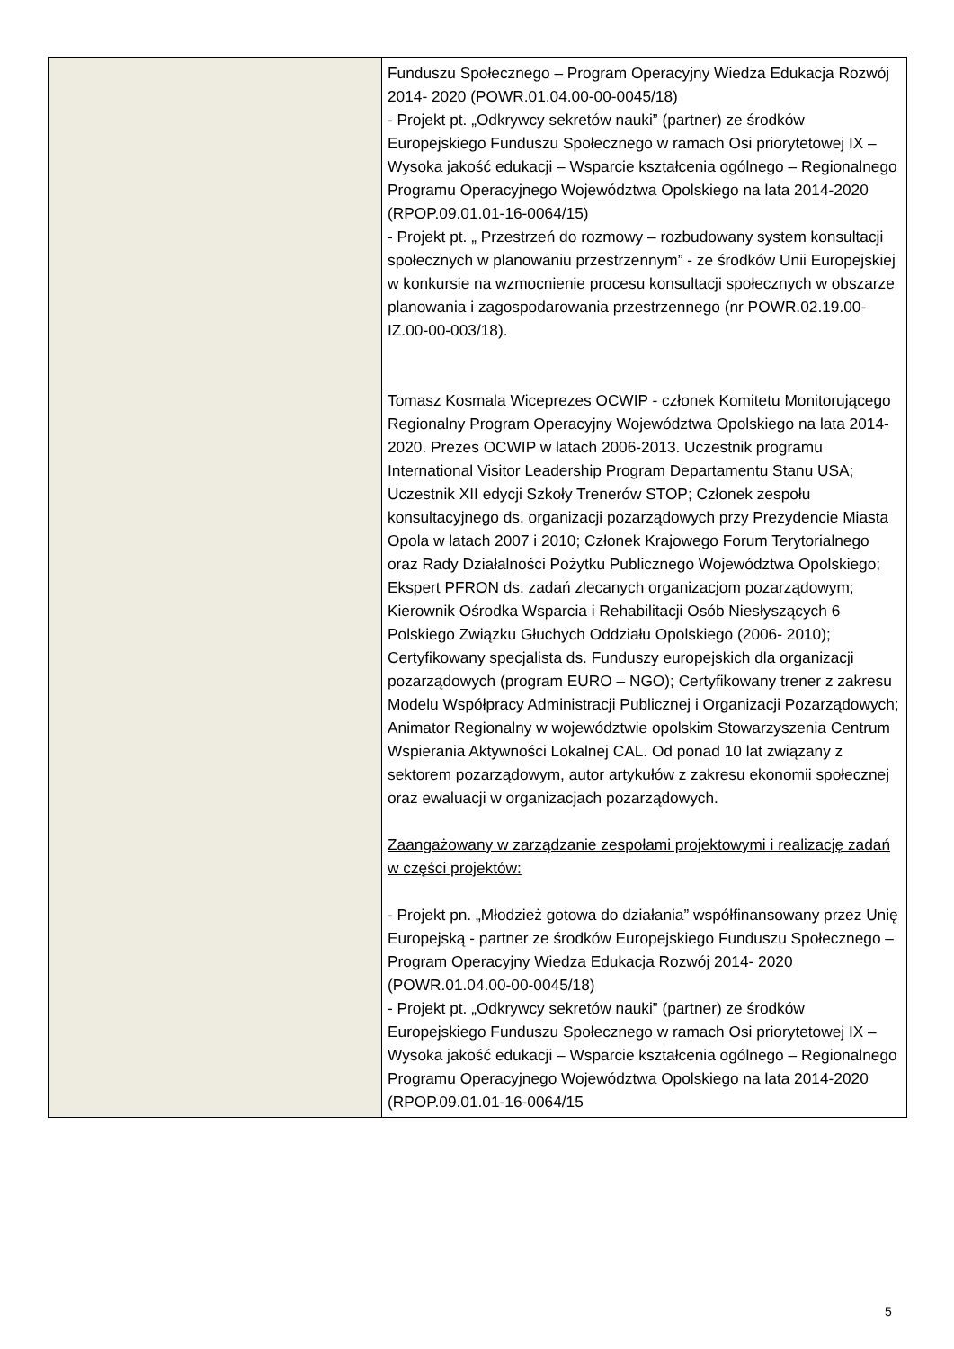| | Funduszu Społecznego – Program Operacyjny Wiedza Edukacja Rozwój 2014- 2020 (POWR.01.04.00-00-0045/18) - Projekt pt. „Odkrywcy sekretów nauki” (partner) ze środków Europejskiego Funduszu Społecznego w ramach Osi priorytetowej IX – Wysoka jakość edukacji – Wsparcie kształcenia ogólnego – Regionalnego Programu Operacyjnego Województwa Opolskiego na lata 2014-2020 (RPOP.09.01.01-16-0064/15) - Projekt pt. „ Przestrzeń do rozmowy – rozbudowany system konsultacji społecznych w planowaniu przestrzennym” - ze środków Unii Europejskiej w konkursie na wzmocnienie procesu konsultacji społecznych w obszarze planowania i zagospodarowania przestrzennego (nr POWR.02.19.00-IZ.00-00-003/18). Tomasz Kosmala Wiceprezes OCWIP - członek Komitetu Monitorującego Regionalny Program Operacyjny Województwa Opolskiego na lata 2014-2020. Prezes OCWIP w latach 2006-2013. Uczestnik programu International Visitor Leadership Program Departamentu Stanu USA; Uczestnik XII edycji Szkoły Trenerów STOP; Członek zespołu konsultacyjnego ds. organizacji pozarządowych przy Prezydencie Miasta Opola w latach 2007 i 2010; Członek Krajowego Forum Terytorialnego oraz Rady Działalności Pożytku Publicznego Województwa Opolskiego; Ekspert PFRON ds. zadań zlecanych organizacjom pozarządowym; Kierownik Ośrodka Wsparcia i Rehabilitacji Osób Niesłyszących 6 Polskiego Związku Głuchych Oddziału Opolskiego (2006- 2010); Certyfikowany specjalista ds. Funduszy europejskich dla organizacji pozarządowych (program EURO – NGO); Certyfikowany trener z zakresu Modelu Współpracy Administracji Publicznej i Organizacji Pozarządowych; Animator Regionalny w województwie opolskim Stowarzyszenia Centrum Wspierania Aktywności Lokalnej CAL. Od ponad 10 lat związany z sektorem pozarządowym, autor artykułów z zakresu ekonomii społecznej oraz ewaluacji w organizacjach pozarządowych. Zaangażowany w zarządzanie zespołami projektowymi i realizację zadań w części projektów: - Projekt pn. „Młodzież gotowa do działania” współfinansowany przez Unię Europejską - partner ze środków Europejskiego Funduszu Społecznego – Program Operacyjny Wiedza Edukacja Rozwój 2014- 2020 (POWR.01.04.00-00-0045/18) - Projekt pt. „Odkrywcy sekretów nauki” (partner) ze środków Europejskiego Funduszu Społecznego w ramach Osi priorytetowej IX – Wysoka jakość edukacji – Wsparcie kształcenia ogólnego – Regionalnego Programu Operacyjnego Województwa Opolskiego na lata 2014-2020 (RPOP.09.01.01-16-0064/15 |
5